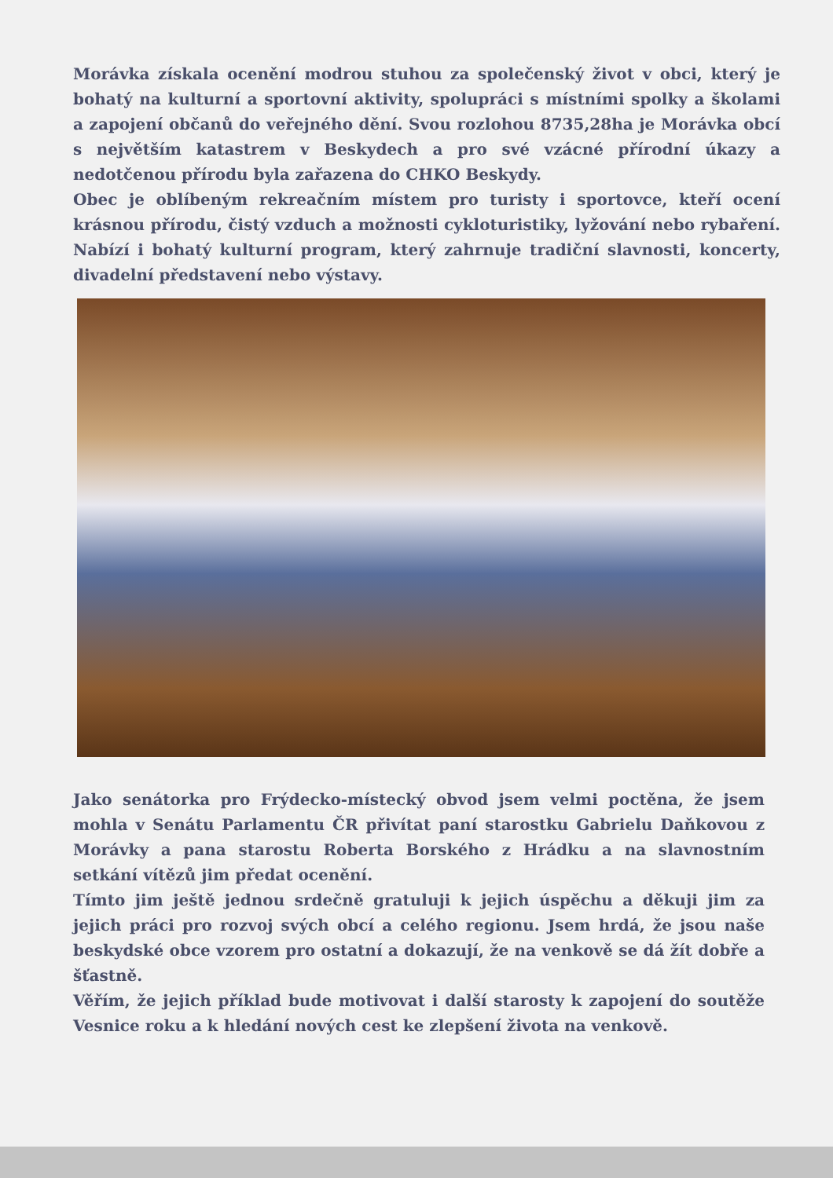Morávka získala ocenění modrou stuhou za společenský život v obci, který je bohatý na kulturní a sportovní aktivity, spolupráci s místními spolky a školami a zapojení občanů do veřejného dění. Svou rozlohou 8735,28ha je Morávka obcí s největším katastrem v Beskydech a pro své vzácné přírodní úkazy a nedotčenou přírodu byla zařazena do CHKO Beskydy.
Obec je oblíbeným rekreačním místem pro turisty i sportovce, kteří ocení krásnou přírodu, čistý vzduch a možnosti cykloturistiky, lyžování nebo rybaření. Nabízí i bohatý kulturní program, který zahrnuje tradiční slavnosti, koncerty, divadelní představení nebo výstavy.
Jako senátorka pro Frýdecko-místecký obvod jsem velmi poctěna, že jsem mohla v Senátu Parlamentu ČR přivítat paní starostku Gabrielu Daňkovou z Morávky a pana starostu Roberta Borského z Hrádku a na slavnostním setkání vítězů jim předat ocenění.
Tímto jim ještě jednou srdečně gratuluji k jejich úspěchu a děkuji jim za jejich práci pro rozvoj svých obcí a celého regionu. Jsem hrdá, že jsou naše beskydské obce vzorem pro ostatní a dokazují, že na venkově se dá žít dobře a šťastně.
Věřím, že jejich příklad bude motivovat i další starosty k zapojení do soutěže Vesnice roku a k hledání nových cest ke zlepšení života na venkově.